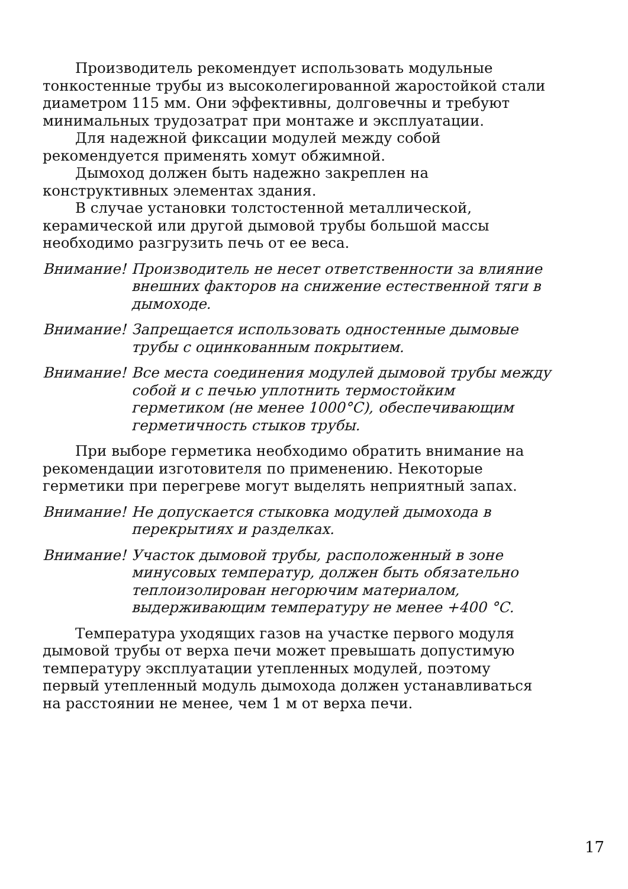Производитель рекомендует использовать модульные тонкостенные трубы из высоколегированной жаростойкой стали диаметром 115 мм. Они эффективны, долговечны и требуют минимальных трудозатрат при монтаже и эксплуатации.
Для надежной фиксации модулей между собой рекомендуется применять хомут обжимной.
Дымоход должен быть надежно закреплен на конструктивных элементах здания.
В случае установки толстостенной металлической, керамической или другой дымовой трубы большой массы необходимо разгрузить печь от ее веса.
Внимание! Производитель не несет ответственности за влияние внешних факторов на снижение естественной тяги в дымоходе.
Внимание! Запрещается использовать одностенные дымовые трубы с оцинкованным покрытием.
Внимание! Все места соединения модулей дымовой трубы между собой и с печью уплотнить термостойким герметиком (не менее 1000°С), обеспечивающим герметичность стыков трубы.
При выборе герметика необходимо обратить внимание на рекомендации изготовителя по применению. Некоторые герметики при перегреве могут выделять неприятный запах.
Внимание! Не допускается стыковка модулей дымохода в перекрытиях и разделках.
Внимание! Участок дымовой трубы, расположенный в зоне минусовых температур, должен быть обязательно теплоизолирован негорючим материалом, выдерживающим температуру не менее +400 °С.
Температура уходящих газов на участке первого модуля дымовой трубы от верха печи может превышать допустимую температуру эксплуатации утепленных модулей, поэтому первый утепленный модуль дымохода должен устанавливаться на расстоянии не менее, чем 1 м от верха печи.
17